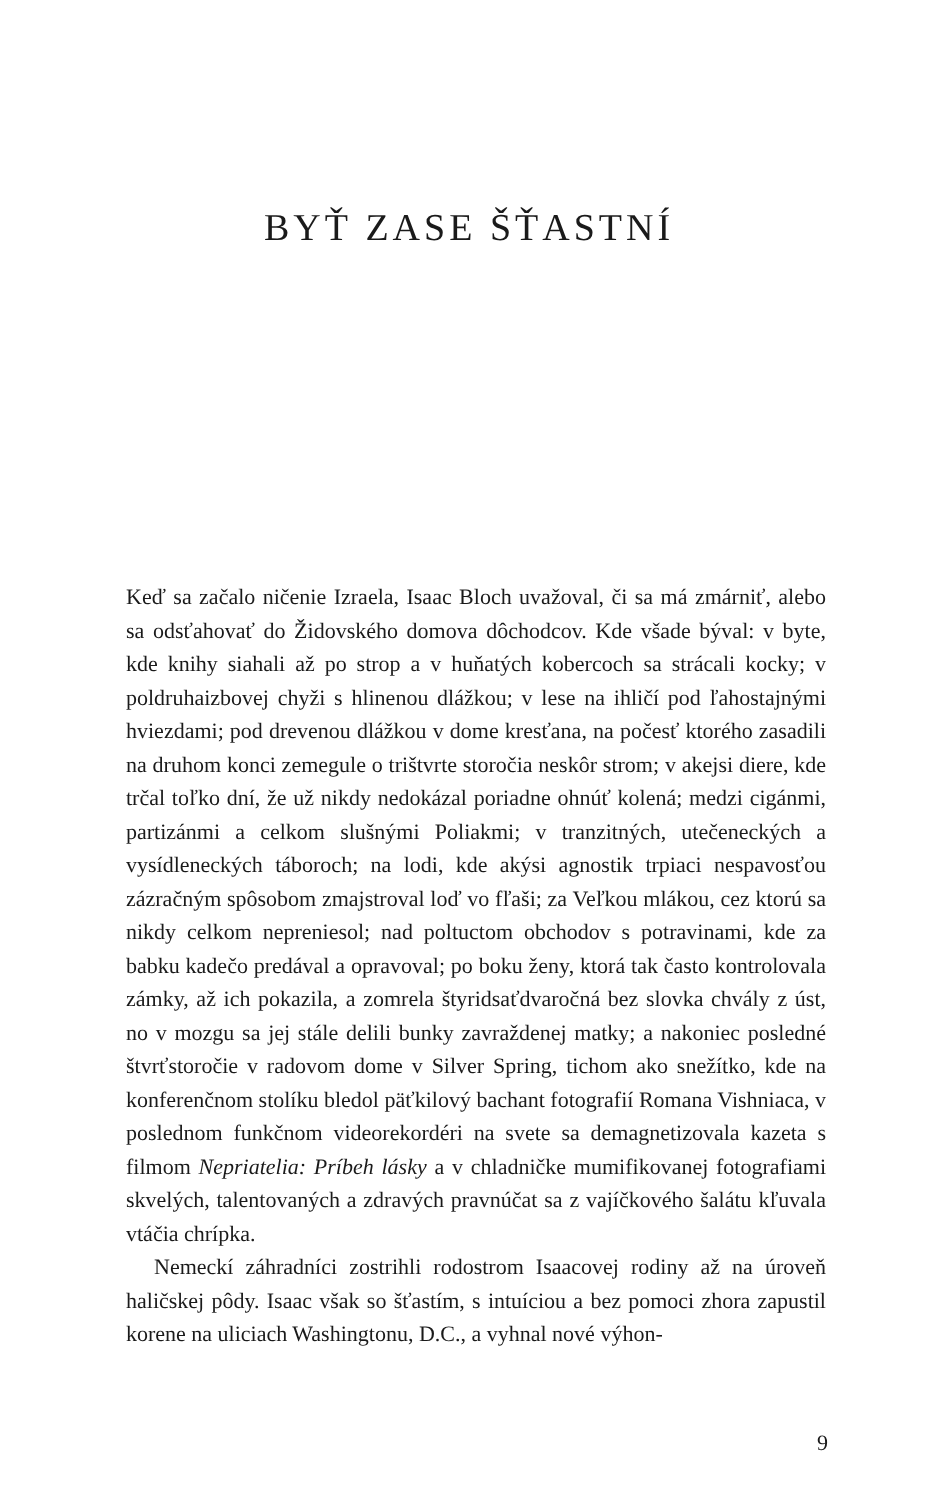BYŤ ZASE ŠŤASTNÍ
Keď sa začalo ničenie Izraela, Isaac Bloch uvažoval, či sa má zmárniť, alebo sa odsťahovať do Židovského domova dôchodcov. Kde všade býval: v byte, kde knihy siahali až po strop a v huňatých kobercoch sa strácali kocky; v poldruhaizbovej chyži s hlinenou dlážkou; v lese na ihličí pod ľahostajnými hviezdami; pod drevenou dlážkou v dome kresťana, na počesť ktorého zasadili na druhom konci zemegule o trištvrte storočia neskôr strom; v akejsi diere, kde trčal toľko dní, že už nikdy nedokázal poriadne ohnúť kolená; medzi cigánmi, partizánmi a celkom slušnými Poliakmi; v tranzitných, utečeneckých a vysídleneckých táboroch; na lodi, kde akýsi agnostik trpiaci nespavosťou zázračným spôsobom zmajstroval loď vo fľaši; za Veľkou mlákou, cez ktorú sa nikdy celkom nepreniesol; nad poltuctom obchodov s potravinami, kde za babku kadečo predával a opravoval; po boku ženy, ktorá tak často kontrolovala zámky, až ich pokazila, a zomrela štyridsaťdvaročná bez slovka chvály z úst, no v mozgu sa jej stále delili bunky zavraždenej matky; a nakoniec posledné štvrťstoročie v radovom dome v Silver Spring, tichom ako snežítko, kde na konferenčnom stolíku bledol päťkilový bachant fotografií Romana Vishniaca, v poslednom funkčnom videorekordéri na svete sa demagnetizovala kazeta s filmom Nepriatelia: Príbeh lásky a v chladničke mumifikovanej fotografiami skvelých, talentovaných a zdravých pravnúčat sa z vajíčkového šalátu kľuvala vtáčia chrípka.
Nemeckí záhradníci zostrihli rodostrom Isaacovej rodiny až na úroveň haličskej pôdy. Isaac však so šťastím, s intuíciou a bez pomoci zhora zapustil korene na uliciach Washingtonu, D.C., a vyhnal nové výhon-
9